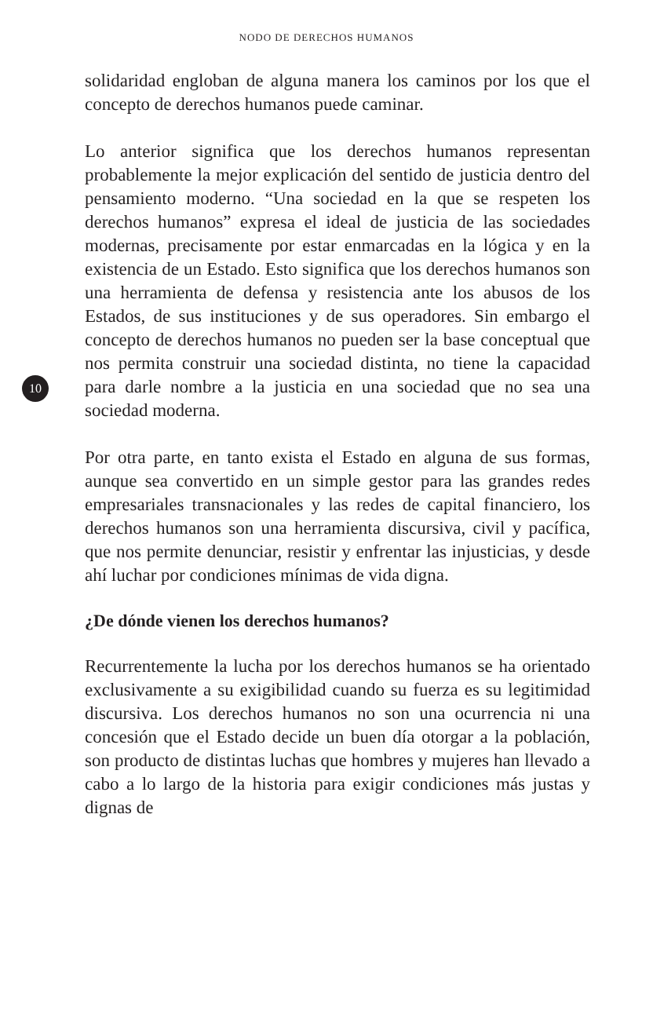NODO DE DERECHOS HUMANOS
solidaridad engloban de alguna manera los caminos por los que el concepto de derechos humanos puede caminar.
Lo anterior significa que los derechos humanos representan probablemente la mejor explicación del sentido de justicia dentro del pensamiento moderno. “Una sociedad en la que se respeten los derechos humanos” expresa el ideal de justicia de las sociedades modernas, precisamente por estar enmarcadas en la lógica y en la existencia de un Estado. Esto significa que los derechos humanos son una herramienta de defensa y resistencia ante los abusos de los Estados, de sus instituciones y de sus operadores. Sin embargo el concepto de derechos humanos no pueden ser la base conceptual que nos permita construir una sociedad distinta, no tiene la capacidad para darle nombre a la justicia en una sociedad 10 que no sea una sociedad moderna.
Por otra parte, en tanto exista el Estado en alguna de sus formas, aunque sea convertido en un simple gestor para las grandes redes empresariales transnacionales y las redes de capital financiero, los derechos humanos son una herramienta discursiva, civil y pacífica, que nos permite denunciar, resistir y enfrentar las injusticias, y desde ahí luchar por condiciones mínimas de vida digna.
¿De dónde vienen los derechos humanos?
Recurrentemente la lucha por los derechos humanos se ha orientado exclusivamente a su exigibilidad cuando su fuerza es su legitimidad discursiva. Los derechos humanos no son una ocurrencia ni una concesión que el Estado decide un buen día otorgar a la población, son producto de distintas luchas que hombres y mujeres han llevado a cabo a lo largo de la historia para exigir condiciones más justas y dignas de